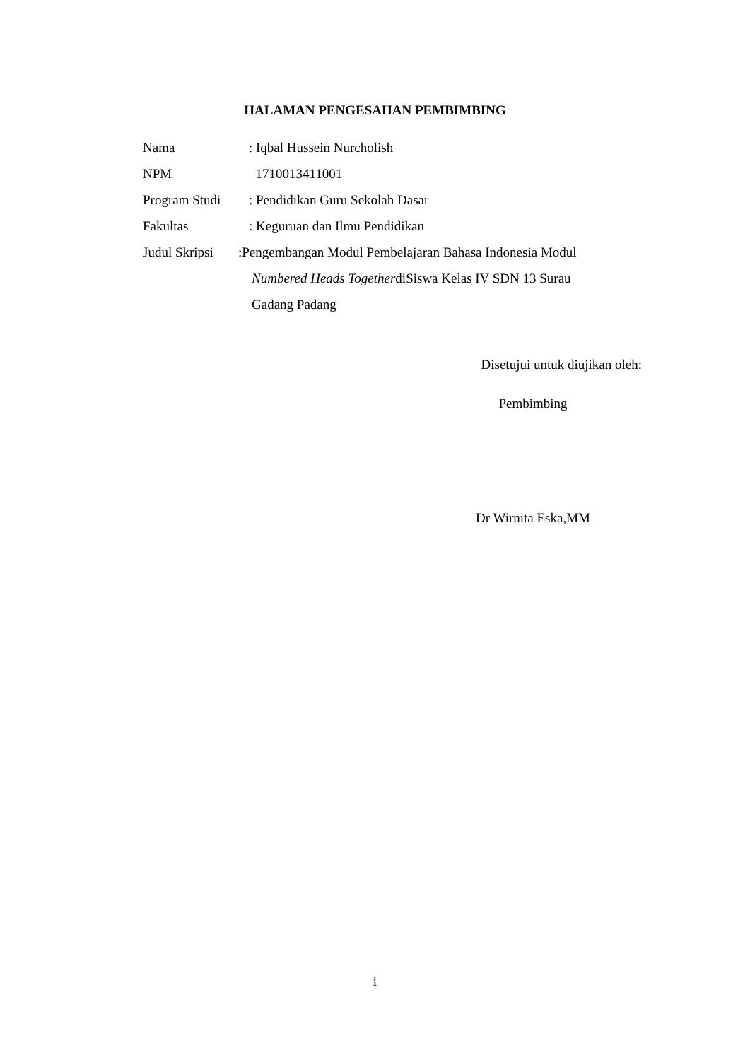HALAMAN PENGESAHAN PEMBIMBING
Nama : Iqbal Hussein Nurcholish
NPM 1710013411001
Program Studi : Pendidikan Guru Sekolah Dasar
Fakultas : Keguruan dan Ilmu Pendidikan
Judul Skripsi
:Pengembangan Modul Pembelajaran Bahasa Indonesia Modul
Numbered Heads TogetherdiSiswa Kelas IV SDN 13 Surau
Gadang Padang
Disetujui untuk diujikan oleh:
Pembimbing
Dr Wirnita Eska,MM
i